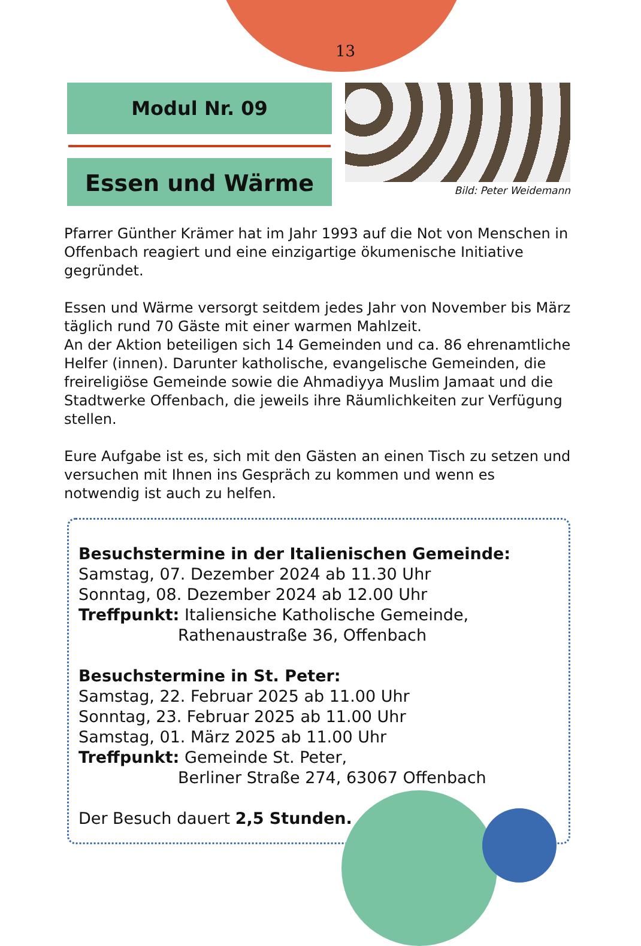13
Modul Nr. 09
Essen und Wärme
Bild: Peter Weidemann
Pfarrer Günther Krämer hat im Jahr 1993 auf die Not von Menschen in Offenbach reagiert und eine einzigartige ökumenische Initiative gegründet.
Essen und Wärme versorgt seitdem jedes Jahr von November bis März täglich rund 70 Gäste mit einer warmen Mahlzeit.
An der Aktion beteiligen sich 14 Gemeinden und ca. 86 ehrenamtliche Helfer (innen). Darunter katholische, evangelische Gemeinden, die freireligiöse Gemeinde sowie die Ahmadiyya Muslim Jamaat und die Stadtwerke Offenbach, die jeweils ihre Räumlichkeiten zur Verfügung stellen.
Eure Aufgabe ist es, sich mit den Gästen an einen Tisch zu setzen und versuchen mit Ihnen ins Gespräch zu kommen und wenn es notwendig ist auch zu helfen.
Besuchstermine in der Italienischen Gemeinde:
Samstag, 07. Dezember 2024 ab 11.30 Uhr
Sonntag, 08. Dezember 2024 ab 12.00 Uhr
Treffpunkt: Italiensiche Katholische Gemeinde,
Rathenaustraße 36, Offenbach
Besuchstermine in St. Peter:
Samstag, 22. Februar 2025 ab 11.00 Uhr
Sonntag, 23. Februar 2025 ab 11.00 Uhr
Samstag, 01. März 2025 ab 11.00 Uhr
Treffpunkt: Gemeinde St. Peter,
Berliner Straße 274, 63067 Offenbach
Der Besuch dauert 2,5 Stunden.